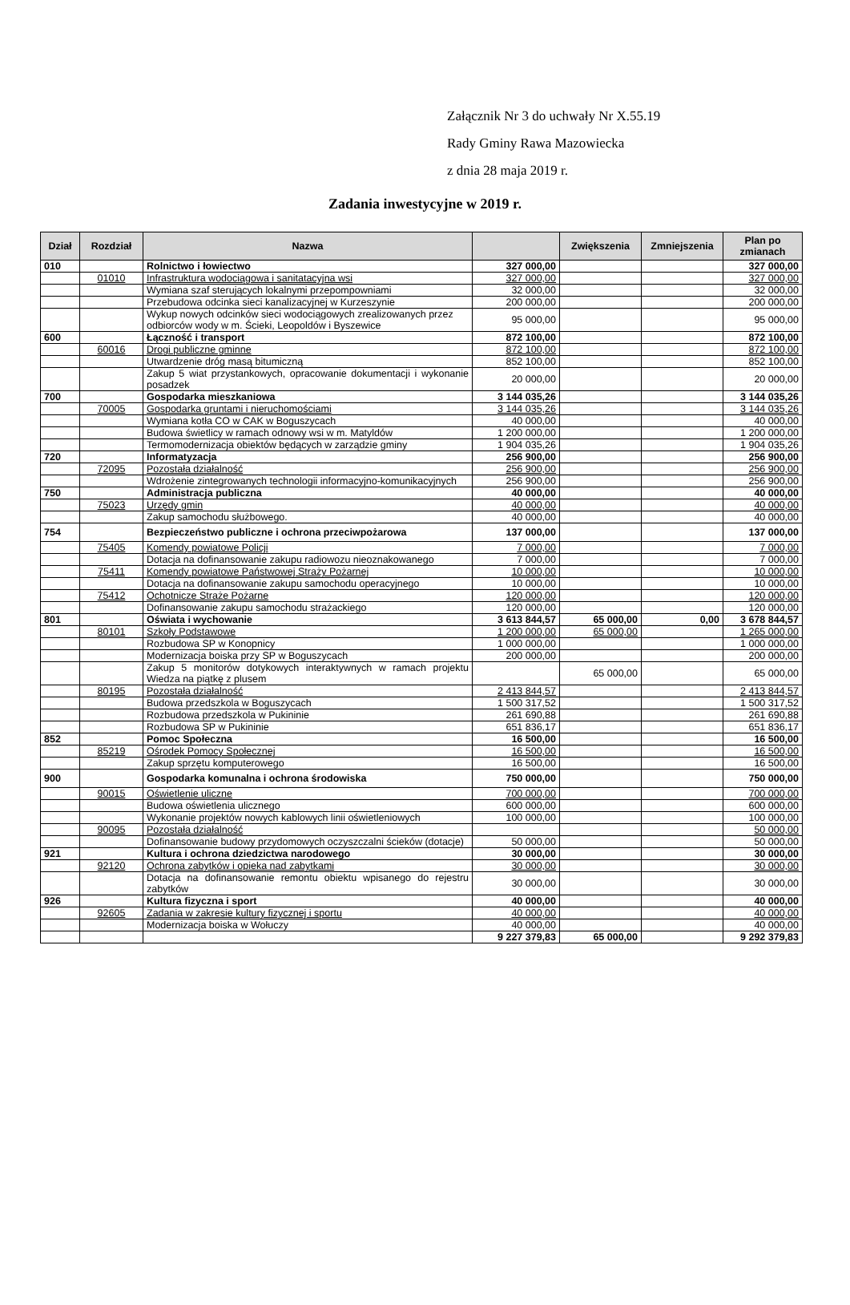Załącznik Nr 3 do uchwały Nr X.55.19
Rady Gminy Rawa Mazowiecka
z dnia 28 maja 2019 r.
Zadania inwestycyjne w 2019 r.
| Dział | Rozdział | Nazwa | | Zwiększenia | Zmniejszenia | Plan po zmianach |
| --- | --- | --- | --- | --- | --- | --- |
| 010 | | Rolnictwo i łowiectwo | 327 000,00 | | | 327 000,00 |
| | 01010 | Infrastruktura wodociągowa i sanitatacyjna wsi | 327 000,00 | | | 327 000,00 |
| | | Wymiana szaf sterujących lokalnymi przepompowniami | 32 000,00 | | | 32 000,00 |
| | | Przebudowa odcinka sieci kanalizacyjnej w Kurzeszynie | 200 000,00 | | | 200 000,00 |
| | | Wykup nowych odcinków sieci wodociągowych zrealizowanych przez odbiorców wody w m. Ścieki, Leopoldów i Byszewice | 95 000,00 | | | 95 000,00 |
| 600 | | Łączność i transport | 872 100,00 | | | 872 100,00 |
| | 60016 | Drogi publiczne gminne | 872 100,00 | | | 872 100,00 |
| | | Utwardzenie dróg masą bitumiczną | 852 100,00 | | | 852 100,00 |
| | | Zakup 5 wiat przystankowych, opracowanie dokumentacji i wykonanie posadzek | 20 000,00 | | | 20 000,00 |
| 700 | | Gospodarka mieszkaniowa | 3 144 035,26 | | | 3 144 035,26 |
| | 70005 | Gospodarka gruntami i nieruchomościami | 3 144 035,26 | | | 3 144 035,26 |
| | | Wymiana kotła CO w CAK w Boguszycach | 40 000,00 | | | 40 000,00 |
| | | Budowa świetlicy w ramach odnowy wsi w m. Matyldów | 1 200 000,00 | | | 1 200 000,00 |
| | | Termomodernizacja obiektów będących w zarządzie gminy | 1 904 035,26 | | | 1 904 035,26 |
| 720 | | Informatyzacja | 256 900,00 | | | 256 900,00 |
| | 72095 | Pozostała działalność | 256 900,00 | | | 256 900,00 |
| | | Wdrożenie zintegrowanych technologii informacyjno-komunikacyjnych | 256 900,00 | | | 256 900,00 |
| 750 | | Administracja publiczna | 40 000,00 | | | 40 000,00 |
| | 75023 | Urzędy gmin | 40 000,00 | | | 40 000,00 |
| | | Zakup samochodu służbowego. | 40 000,00 | | | 40 000,00 |
| 754 | | Bezpieczeństwo publiczne i ochrona przeciwpożarowa | 137 000,00 | | | 137 000,00 |
| | 75405 | Komendy powiatowe Policji | 7 000,00 | | | 7 000,00 |
| | | Dotacja na dofinansowanie zakupu radiowozu nieoznakowanego | 7 000,00 | | | 7 000,00 |
| | 75411 | Komendy powiatowe Państwowej Straży Pożarnej | 10 000,00 | | | 10 000,00 |
| | | Dotacja na dofinansowanie zakupu samochodu operacyjnego | 10 000,00 | | | 10 000,00 |
| | 75412 | Ochotnicze Straże Pożarne | 120 000,00 | | | 120 000,00 |
| | | Dofinansowanie zakupu samochodu strażackiego | 120 000,00 | | | 120 000,00 |
| 801 | | Oświata i wychowanie | 3 613 844,57 | 65 000,00 | 0,00 | 3 678 844,57 |
| | 80101 | Szkoły Podstawowe | 1 200 000,00 | 65 000,00 | | 1 265 000,00 |
| | | Rozbudowa SP w Konopnicy | 1 000 000,00 | | | 1 000 000,00 |
| | | Modernizacja boiska przy SP w Boguszycach | 200 000,00 | | | 200 000,00 |
| | | Zakup 5 monitorów dotykowych interaktywnych w ramach projektu Wiedza na piątkę z plusem | | 65 000,00 | | 65 000,00 |
| | 80195 | Pozostała działalność | 2 413 844,57 | | | 2 413 844,57 |
| | | Budowa przedszkola w Boguszycach | 1 500 317,52 | | | 1 500 317,52 |
| | | Rozbudowa przedszkola w Pukininie | 261 690,88 | | | 261 690,88 |
| | | Rozbudowa SP w Pukininie | 651 836,17 | | | 651 836,17 |
| 852 | | Pomoc Społeczna | 16 500,00 | | | 16 500,00 |
| | 85219 | Ośrodek Pomocy Społecznej | 16 500,00 | | | 16 500,00 |
| | | Zakup sprzętu komputerowego | 16 500,00 | | | 16 500,00 |
| 900 | | Gospodarka komunalna i ochrona środowiska | 750 000,00 | | | 750 000,00 |
| | 90015 | Oświetlenie uliczne | 700 000,00 | | | 700 000,00 |
| | | Budowa oświetlenia ulicznego | 600 000,00 | | | 600 000,00 |
| | | Wykonanie projektów nowych kablowych linii oświetleniowych | 100 000,00 | | | 100 000,00 |
| | 90095 | Pozostała działalność | | | | 50 000,00 |
| | | Dofinansowanie budowy przydomowych oczyszczalni ścieków (dotacje) | 50 000,00 | | | 50 000,00 |
| 921 | | Kultura i ochrona dziedzictwa narodowego | 30 000,00 | | | 30 000,00 |
| | 92120 | Ochrona zabytków i opieka nad zabytkami | 30 000,00 | | | 30 000,00 |
| | | Dotacja na dofinansowanie remontu obiektu wpisanego do rejestru zabytków | 30 000,00 | | | 30 000,00 |
| 926 | | Kultura fizyczna i sport | 40 000,00 | | | 40 000,00 |
| | 92605 | Zadania w zakresie kultury fizycznej i sportu | 40 000,00 | | | 40 000,00 |
| | | Modernizacja boiska w Wołuczy | 40 000,00 | | | 40 000,00 |
| | | | 9 227 379,83 | 65 000,00 | | 9 292 379,83 |